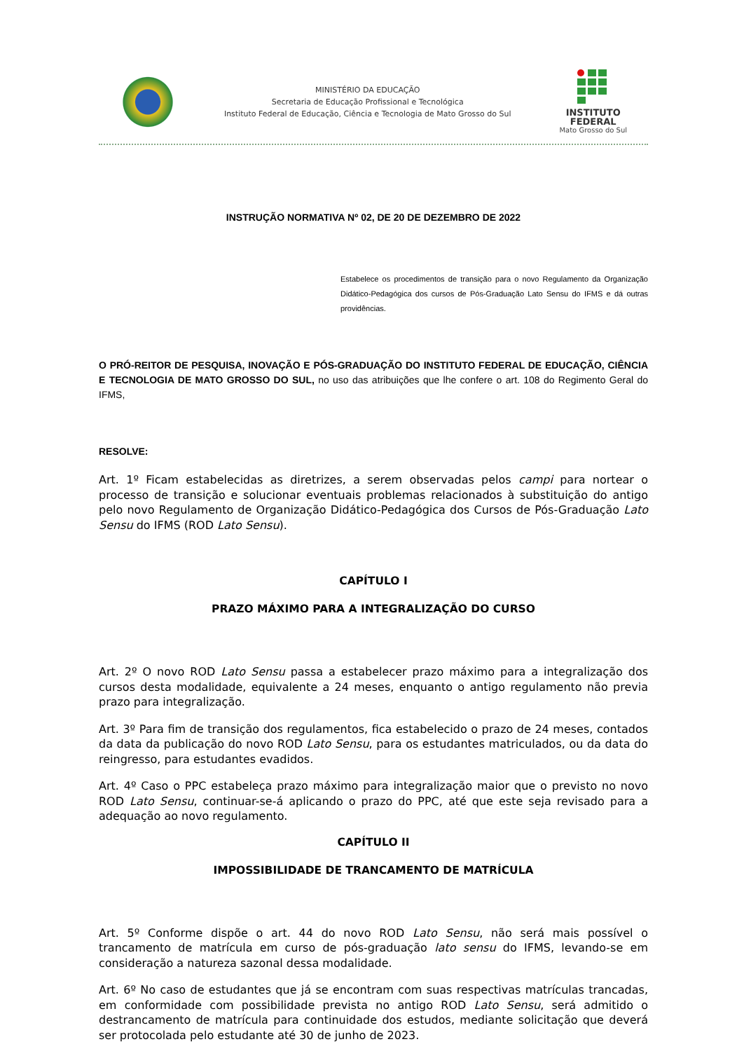MINISTÉRIO DA EDUCAÇÃO
Secretaria de Educação Profissional e Tecnológica
Instituto Federal de Educação, Ciência e Tecnologia de Mato Grosso do Sul
INSTITUTO
FEDERAL
Mato Grosso do Sul
INSTRUÇÃO NORMATIVA Nº 02, DE 20 DE DEZEMBRO DE 2022
Estabelece os procedimentos de transição para o novo Regulamento da Organização Didático-Pedagógica dos cursos de Pós-Graduação Lato Sensu do IFMS e dá outras providências.
O PRÓ-REITOR DE PESQUISA, INOVAÇÃO E PÓS-GRADUAÇÃO DO INSTITUTO FEDERAL DE EDUCAÇÃO, CIÊNCIA E TECNOLOGIA DE MATO GROSSO DO SUL, no uso das atribuições que lhe confere o art. 108 do Regimento Geral do IFMS,
RESOLVE:
Art. 1º Ficam estabelecidas as diretrizes, a serem observadas pelos campi para nortear o processo de transição e solucionar eventuais problemas relacionados à substituição do antigo pelo novo Regulamento de Organização Didático-Pedagógica dos Cursos de Pós-Graduação Lato Sensu do IFMS (ROD Lato Sensu).
CAPÍTULO I
PRAZO MÁXIMO PARA A INTEGRALIZAÇÃO DO CURSO
Art. 2º O novo ROD Lato Sensu passa a estabelecer prazo máximo para a integralização dos cursos desta modalidade, equivalente a 24 meses, enquanto o antigo regulamento não previa prazo para integralização.
Art. 3º Para fim de transição dos regulamentos, fica estabelecido o prazo de 24 meses, contados da data da publicação do novo ROD Lato Sensu, para os estudantes matriculados, ou da data do reingresso, para estudantes evadidos.
Art. 4º Caso o PPC estabeleça prazo máximo para integralização maior que o previsto no novo ROD Lato Sensu, continuar-se-á aplicando o prazo do PPC, até que este seja revisado para a adequação ao novo regulamento.
CAPÍTULO II
IMPOSSIBILIDADE DE TRANCAMENTO DE MATRÍCULA
Art. 5º Conforme dispõe o art. 44 do novo ROD Lato Sensu, não será mais possível o trancamento de matrícula em curso de pós-graduação lato sensu do IFMS, levando-se em consideração a natureza sazonal dessa modalidade.
Art. 6º No caso de estudantes que já se encontram com suas respectivas matrículas trancadas, em conformidade com possibilidade prevista no antigo ROD Lato Sensu, será admitido o destrancamento de matrícula para continuidade dos estudos, mediante solicitação que deverá ser protocolada pelo estudante até 30 de junho de 2023.